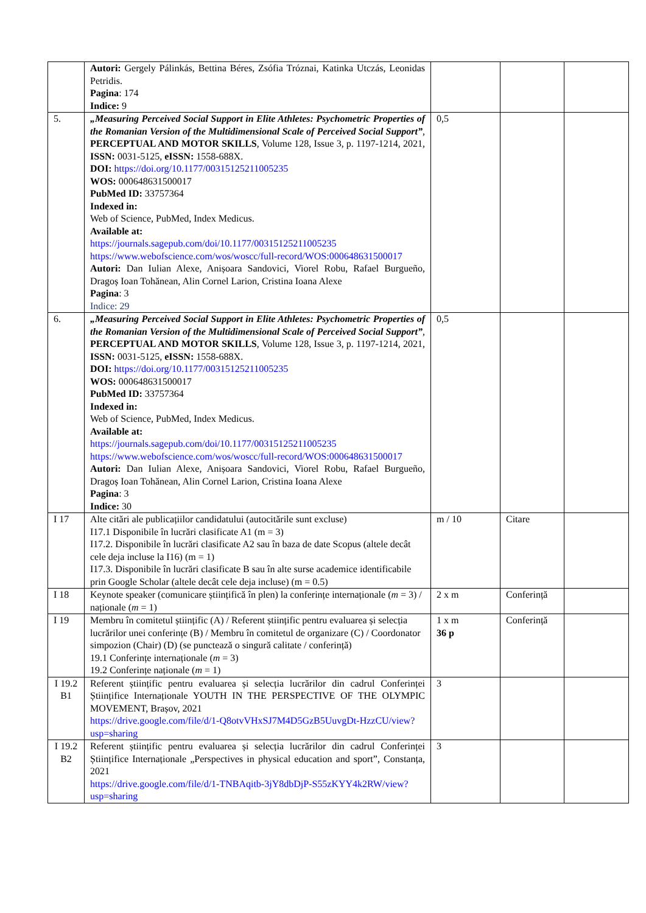| | Autori: Gergely Pálinkás, Bettina Béres, Zsófia Tróznai, Katinka Utczás, Leonidas Petridis. Pagina : 174 Indice: 9 | | | |
| 5. | „Measuring Perceived Social Support in Elite Athletes: Psychometric Properties of the Romanian Version of the Multidimensional Scale of Perceived Social Support” , PERCEPTUAL AND MOTOR SKILLS , Volume 128, Issue 3, p. 1197-1214, 2021, ISSN: 0031-5125, eISSN: 1558-688X. DOI: https://doi.org/10.1177/00315125211005235 WOS: 000648631500017 PubMed ID: 33757364 Indexed in: Web of Science, PubMed, Index Medicus. Available at: https://journals.sagepub.com/doi/10.1177/00315125211005235 https://www.webofscience.com/wos/woscc/full-record/WOS:000648631500017 Autori: Dan Iulian Alexe, Anișoara Sandovici, Viorel Robu, Rafael Burgueño, Dragoș Ioan Tohănean, Alin Cornel Larion, Cristina Ioana Alexe Pagina : 3 Indice: 29 | 0,5 | | |
| 6. | „Measuring Perceived Social Support in Elite Athletes: Psychometric Properties of the Romanian Version of the Multidimensional Scale of Perceived Social Support” , PERCEPTUAL AND MOTOR SKILLS , Volume 128, Issue 3, p. 1197-1214, 2021, ISSN: 0031-5125, eISSN: 1558-688X. DOI: https://doi.org/10.1177/00315125211005235 WOS: 000648631500017 PubMed ID: 33757364 Indexed in: Web of Science, PubMed, Index Medicus. Available at: https://journals.sagepub.com/doi/10.1177/00315125211005235 https://www.webofscience.com/wos/woscc/full-record/WOS:000648631500017 Autori: Dan Iulian Alexe, Anișoara Sandovici, Viorel Robu, Rafael Burgueño, Dragoș Ioan Tohănean, Alin Cornel Larion, Cristina Ioana Alexe Pagina : 3 Indice: 30 | 0,5 | | |
| I 17 | Alte citări ale publicațiilor candidatului (autocitările sunt excluse) I17.1 Disponibile în lucrări clasificate A1 (m = 3) I17.2. Disponibile în lucrări clasificate A2 sau în baza de date Scopus (altele decât cele deja incluse la I16) (m = 1) I17.3. Disponibile în lucrări clasificate B sau în alte surse academice identificabile prin Google Scholar (altele decât cele deja incluse) (m = 0.5) | m / 10 | Citare | |
| I 18 | Keynote speaker (comunicare științifică în plen) la conferințe internaționale ( m = 3) / naționale ( m = 1) | 2 x m | Conferință | |
| I 19 | Membru în comitetul științific (A) / Referent științific pentru evaluarea și selecția lucrărilor unei conferințe (B) / Membru în comitetul de organizare (C) / Coordonator simpozion (Chair) (D) (se punctează o singură calitate / conferință) 19.1 Conferințe internaționale ( m = 3) 19.2 Conferințe naționale ( m = 1) | 1 x m 36 p | Conferință | |
| I 19.2 B1 | Referent științific pentru evaluarea și selecția lucrărilor din cadrul Conferinței Științifice Internaționale YOUTH IN THE PERSPECTIVE OF THE OLYMPIC MOVEMENT, Brașov, 2021 https://drive.google.com/file/d/1-Q8otvVHxSJ7M4D5GzB5UuvgDt-HzzCU/view?usp=sharing | 3 | | |
| I 19.2 B2 | Referent științific pentru evaluarea și selecția lucrărilor din cadrul Conferinței Științifice Internaționale „Perspectives in physical education and sport”, Constanța, 2021 https://drive.google.com/file/d/1-TNBAqitb-3jY8dbDjP-S55zKYY4k2RW/view?usp=sharing | 3 | | |